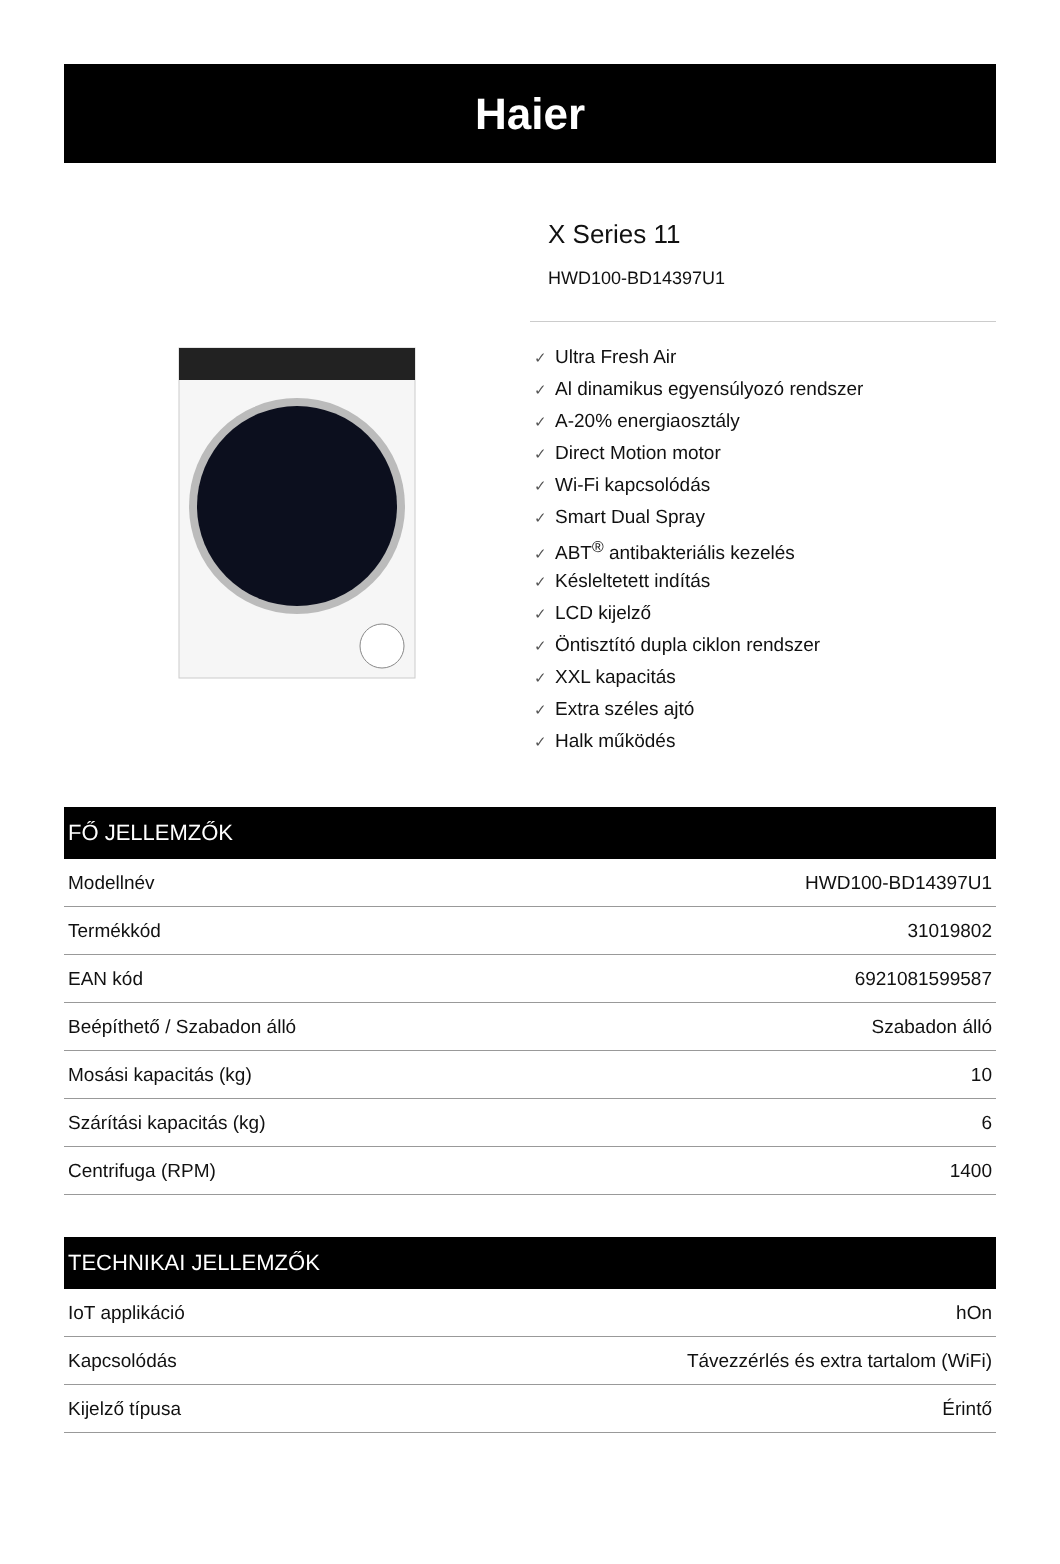Haier
X Series 11
HWD100-BD14397U1
✓ Ultra Fresh Air
✓ Al dinamikus egyensúlyozó rendszer
✓ A-20% energiaosztály
✓ Direct Motion motor
✓ Wi-Fi kapcsolódás
✓ Smart Dual Spray
✓ ABT<sup>®</sup> antibakteriális kezelés
✓ Késleltetett indítás
✓ LCD kijelző
✓ Öntisztító dupla ciklon rendszer
✓ XXL kapacitás
✓ Extra széles ajtó
✓ Halk működés
| FŐ JELLEMZŐK | |
| --- | --- |
| Modellnév | HWD100-BD14397U1 |
| Termékkód | 31019802 |
| EAN kód | 6921081599587 |
| Beépíthető / Szabadon álló | Szabadon álló |
| Mosási kapacitás (kg) | 10 |
| Szárítási kapacitás (kg) | 6 |
| Centrifuga (RPM) | 1400 |
| TECHNIKAI JELLEMZŐK | |
| --- | --- |
| IoT applikáció | hOn |
| Kapcsolódás | Távezzérlés és extra tartalom (WiFi) |
| Kijelző típusa | Érintő |